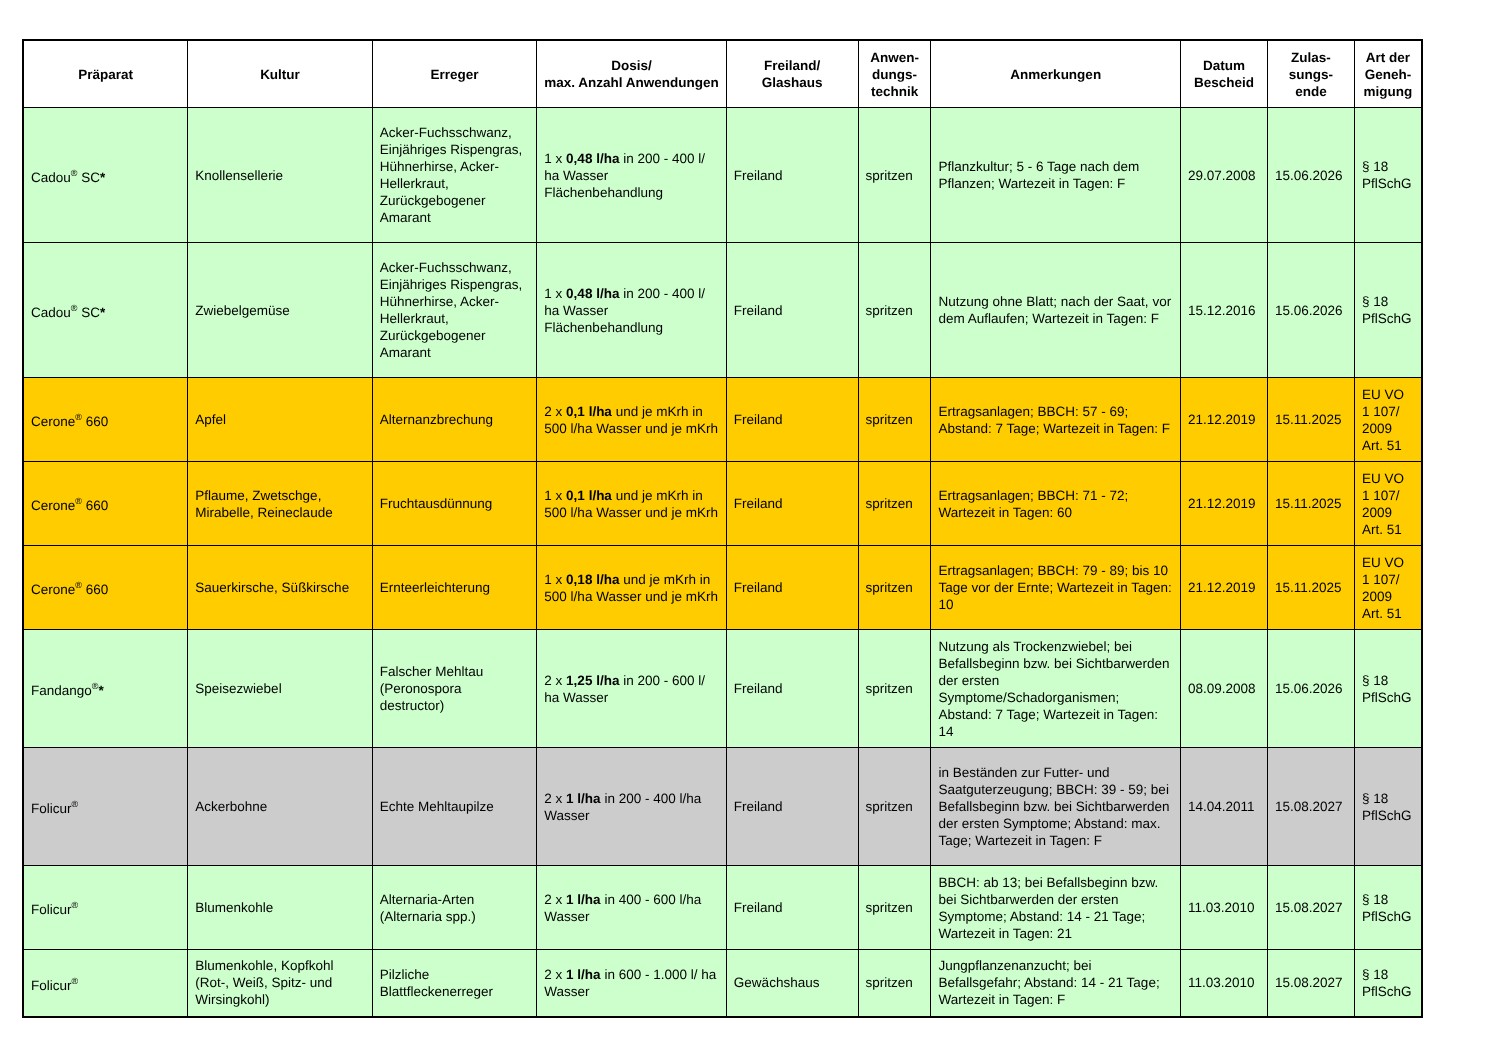| Präparat | Kultur | Erreger | Dosis/ max. Anzahl Anwendungen | Freiland/ Glashaus | Anwen-dungs-technik | Anmerkungen | Datum Bescheid | Zulas-sungs-ende | Art der Geneh-migung |
| --- | --- | --- | --- | --- | --- | --- | --- | --- | --- |
| Cadou<sup>®</sup> SC * | Knollensellerie | Acker-Fuchsschwanz, Einjähriges Rispengras, Hühnerhirse, Acker-Hellerkraut, Zurückgebogener Amarant | 1 x 0,48 l/ha in 200 - 400 l/ ha Wasser Flächenbehandlung | Freiland | spritzen | Pflanzkultur; 5 - 6 Tage nach dem Pflanzen; Wartezeit in Tagen: F | 29.07.2008 | 15.06.2026 | § 18 PflSchG |
| Cadou<sup>®</sup> SC * | Zwiebelgemüse | Acker-Fuchsschwanz, Einjähriges Rispengras, Hühnerhirse, Acker-Hellerkraut, Zurückgebogener Amarant | 1 x 0,48 l/ha in 200 - 400 l/ ha Wasser Flächenbehandlung | Freiland | spritzen | Nutzung ohne Blatt; nach der Saat, vor dem Auflaufen; Wartezeit in Tagen: F | 15.12.2016 | 15.06.2026 | § 18 PflSchG |
| Cerone<sup>®</sup> 660 | Apfel | Alternanzbrechung | 2 x 0,1 l/ha und je mKrh in 500 l/ha Wasser und je mKrh | Freiland | spritzen | Ertragsanlagen; BBCH: 57 - 69; Abstand: 7 Tage; Wartezeit in Tagen: F | 21.12.2019 | 15.11.2025 | EU VO 1 107/ 2009 Art. 51 |
| Cerone<sup>®</sup> 660 | Pflaume, Zwetschge, Mirabelle, Reineclaude | Fruchtausdünnung | 1 x 0,1 l/ha und je mKrh in 500 l/ha Wasser und je mKrh | Freiland | spritzen | Ertragsanlagen; BBCH: 71 - 72; Wartezeit in Tagen: 60 | 21.12.2019 | 15.11.2025 | EU VO 1 107/ 2009 Art. 51 |
| Cerone<sup>®</sup> 660 | Sauerkirsche, Süßkirsche | Ernteerleichterung | 1 x 0,18 l/ha und je mKrh in 500 l/ha Wasser und je mKrh | Freiland | spritzen | Ertragsanlagen; BBCH: 79 - 89; bis 10 Tage vor der Ernte; Wartezeit in Tagen: 10 | 21.12.2019 | 15.11.2025 | EU VO 1 107/ 2009 Art. 51 |
| Fandango<sup>®</sup> * | Speisezwiebel | Falscher Mehltau (Peronospora destructor) | 2 x 1,25 l/ha in 200 - 600 l/ ha Wasser | Freiland | spritzen | Nutzung als Trockenzwiebel; bei Befallsbeginn bzw. bei Sichtbarwerden der ersten Symptome/Schadorganismen; Abstand: 7 Tage; Wartezeit in Tagen: 14 | 08.09.2008 | 15.06.2026 | § 18 PflSchG |
| Folicur<sup>®</sup> | Ackerbohne | Echte Mehltaupilze | 2 x 1 l/ha in 200 - 400 l/ha Wasser | Freiland | spritzen | in Beständen zur Futter- und Saatguterzeugung; BBCH: 39 - 59; bei Befallsbeginn bzw. bei Sichtbarwerden der ersten Symptome; Abstand: max. Tage; Wartezeit in Tagen: F | 14.04.2011 | 15.08.2027 | § 18 PflSchG |
| Folicur<sup>®</sup> | Blumenkohle | Alternaria-Arten (Alternaria spp.) | 2 x 1 l/ha in 400 - 600 l/ha Wasser | Freiland | spritzen | BBCH: ab 13; bei Befallsbeginn bzw. bei Sichtbarwerden der ersten Symptome; Abstand: 14 - 21 Tage; Wartezeit in Tagen: 21 | 11.03.2010 | 15.08.2027 | § 18 PflSchG |
| Folicur<sup>®</sup> | Blumenkohle, Kopfkohl (Rot-, Weiß, Spitz- und Wirsingkohl) | Pilzliche Blattfleckenerreger | 2 x 1 l/ha in 600 - 1.000 l/ ha Wasser | Gewächshaus | spritzen | Jungpflanzenanzucht; bei Befallsgefahr; Abstand: 14 - 21 Tage; Wartezeit in Tagen: F | 11.03.2010 | 15.08.2027 | § 18 PflSchG |